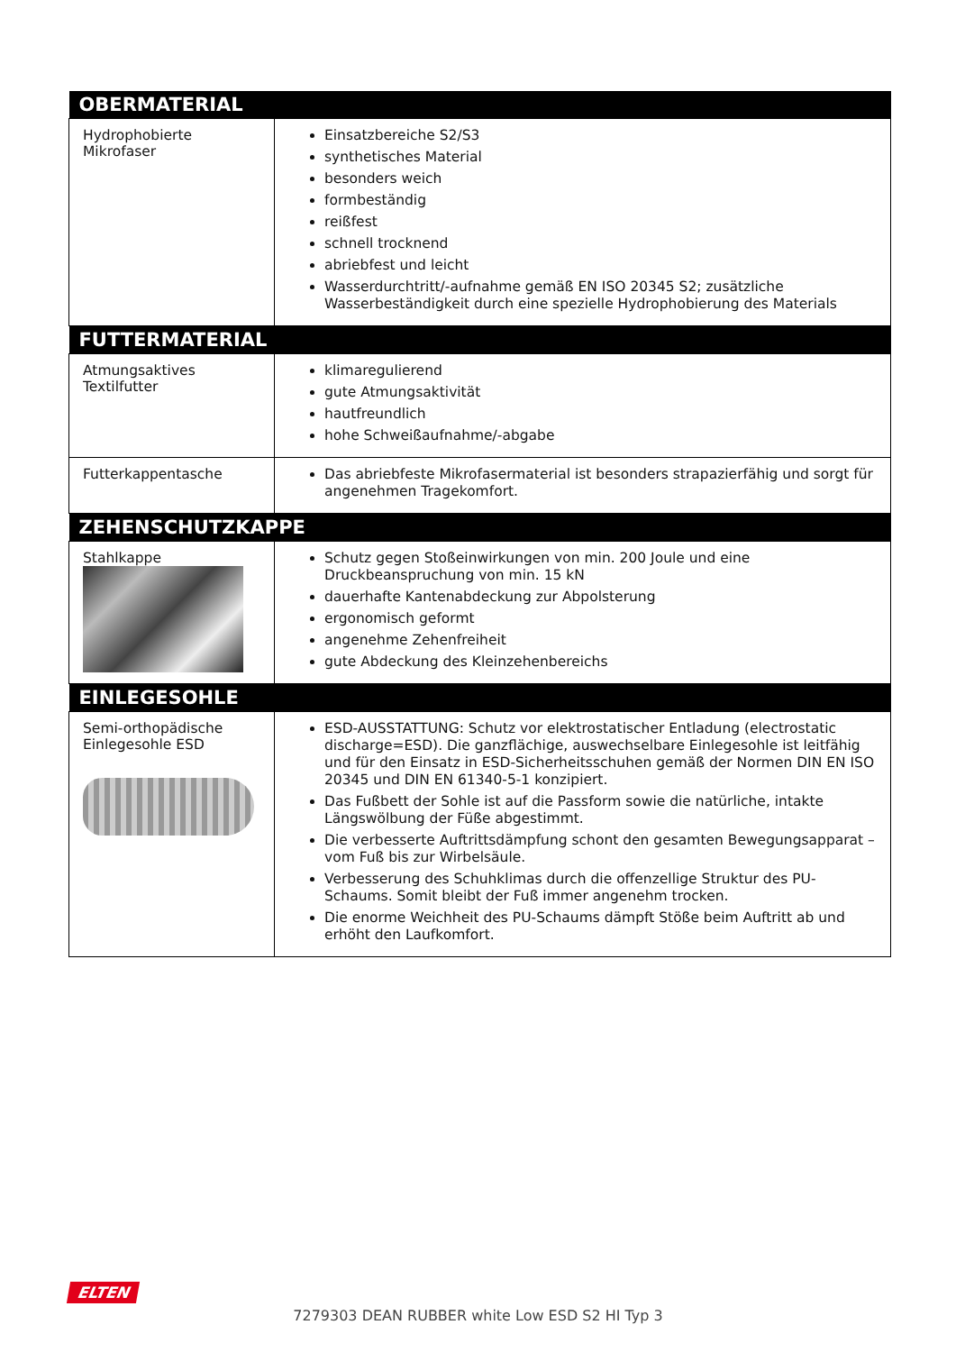| OBERMATERIAL | |
| --- | --- |
| Hydrophobierte Mikrofaser | Einsatzbereiche S2/S3 synthetisches Material besonders weich formbeständig reißfest schnell trocknend abriebfest und leicht Wasserdurchtritt/-aufnahme gemäß EN ISO 20345 S2; zusätzliche Wasserbeständigkeit durch eine spezielle Hydrophobierung des Materials |
| FUTTERMATERIAL | |
| Atmungsaktives Textilfutter | klimaregulierend gute Atmungsaktivität hautfreundlich hohe Schweißaufnahme/-abgabe |
| Futterkappentasche | Das abriebfeste Mikrofasermaterial ist besonders strapazierfähig und sorgt für angenehmen Tragekomfort. |
| ZEHENSCHUTZKAPPE | |
| Stahlkappe | Schutz gegen Stoßeinwirkungen von min. 200 Joule und eine Druckbeanspruchung von min. 15 kN dauerhafte Kantenabdeckung zur Abpolsterung ergonomisch geformt angenehme Zehenfreiheit gute Abdeckung des Kleinzehenbereichs |
| EINLEGESOHLE | |
| Semi-orthopädische Einlegesohle ESD | ESD-AUSSTATTUNG: Schutz vor elektrostatischer Entladung (electrostatic discharge=ESD). Die ganzflächige, auswechselbare Einlegesohle ist leitfähig und für den Einsatz in ESD-Sicherheitsschuhen gemäß der Normen DIN EN ISO 20345 und DIN EN 61340-5-1 konzipiert. Das Fußbett der Sohle ist auf die Passform sowie die natürliche, intakte Längswölbung der Füße abgestimmt. Die verbesserte Auftrittsdämpfung schont den gesamten Bewegungsapparat – vom Fuß bis zur Wirbelsäule. Verbesserung des Schuhklimas durch die offenzellige Struktur des PU-Schaums. Somit bleibt der Fuß immer angenehm trocken. Die enorme Weichheit des PU-Schaums dämpft Stöße beim Auftritt ab und erhöht den Laufkomfort. |
ELTEN
7279303 DEAN RUBBER white Low ESD S2 HI Typ 3